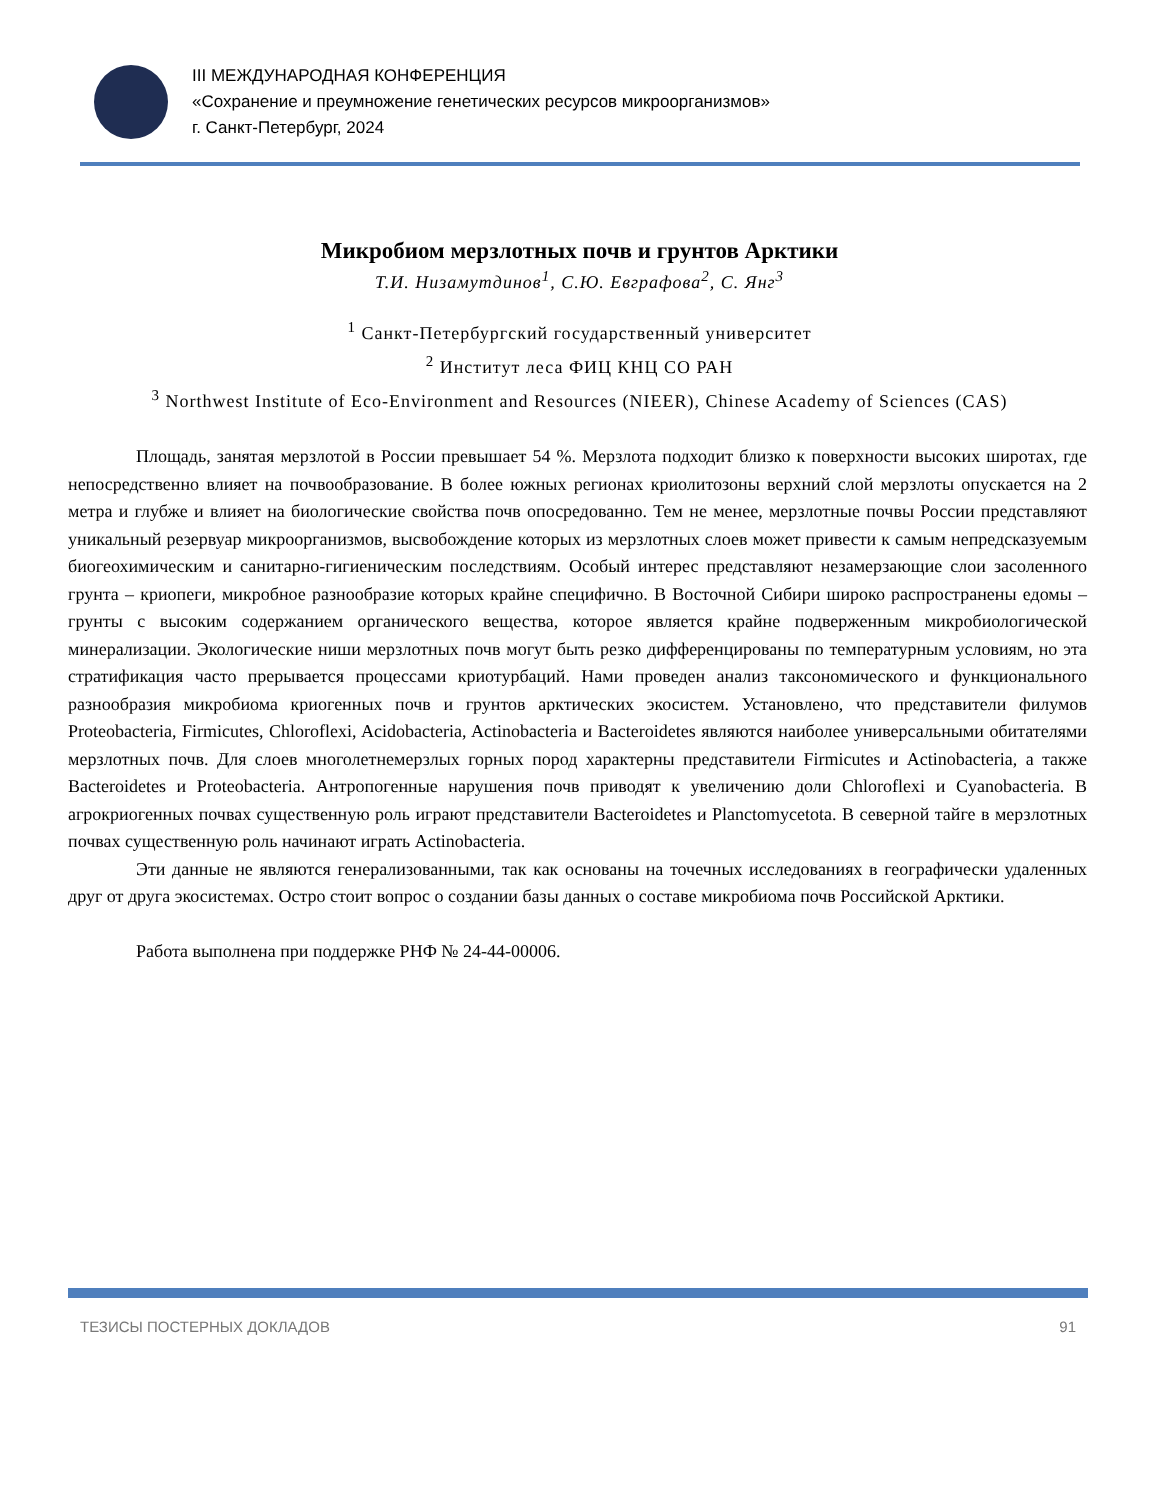III МЕЖДУНАРОДНАЯ КОНФЕРЕНЦИЯ
«Сохранение и преумножение генетических ресурсов микроорганизмов»
г. Санкт-Петербург, 2024
Микробиом мерзлотных почв и грунтов Арктики
Т.И. Низамутдинов<sup>1</sup>, С.Ю. Евграфова<sup>2</sup>, С. Янг<sup>3</sup>
<sup>1</sup> Санкт-Петербургский государственный университет
<sup>2</sup> Институт леса ФИЦ КНЦ СО РАН
<sup>3</sup> Northwest Institute of Eco-Environment and Resources (NIEER), Chinese Academy of Sciences (CAS)
Площадь, занятая мерзлотой в России превышает 54 %. Мерзлота подходит близко к поверхности высоких широтах, где непосредственно влияет на почвообразование. В более южных регионах криолитозоны верхний слой мерзлоты опускается на 2 метра и глубже и влияет на биологические свойства почв опосредованно. Тем не менее, мерзлотные почвы России представляют уникальный резервуар микроорганизмов, высвобождение которых из мерзлотных слоев может привести к самым непредсказуемым биогеохимическим и санитарно-гигиеническим последствиям. Особый интерес представляют незамерзающие слои засоленного грунта – криопеги, микробное разнообразие которых крайне специфично. В Восточной Сибири широко распространены едомы – грунты с высоким содержанием органического вещества, которое является крайне подверженным микробиологической минерализации. Экологические ниши мерзлотных почв могут быть резко дифференцированы по температурным условиям, но эта стратификация часто прерывается процессами криотурбаций. Нами проведен анализ таксономического и функционального разнообразия микробиома криогенных почв и грунтов арктических экосистем. Установлено, что представители филумов Proteobacteria, Firmicutes, Chloroflexi, Acidobacteria, Actinobacteria и Bacteroidetes являются наиболее универсальными обитателями мерзлотных почв. Для слоев многолетнемерзлых горных пород характерны представители Firmicutes и Actinobacteria, а также Bacteroidetes и Proteobacteria. Антропогенные нарушения почв приводят к увеличению доли Chloroflexi и Cyanobacteria. В агрокриогенных почвах существенную роль играют представители Bacteroidetes и Planctomycetota. В северной тайге в мерзлотных почвах существенную роль начинают играть Actinobacteria.
Эти данные не являются генерализованными, так как основаны на точечных исследованиях в географически удаленных друг от друга экосистемах. Остро стоит вопрос о создании базы данных о составе микробиома почв Российской Арктики.
Работа выполнена при поддержке РНФ № 24-44-00006.
ТЕЗИСЫ ПОСТЕРНЫХ ДОКЛАДОВ 91